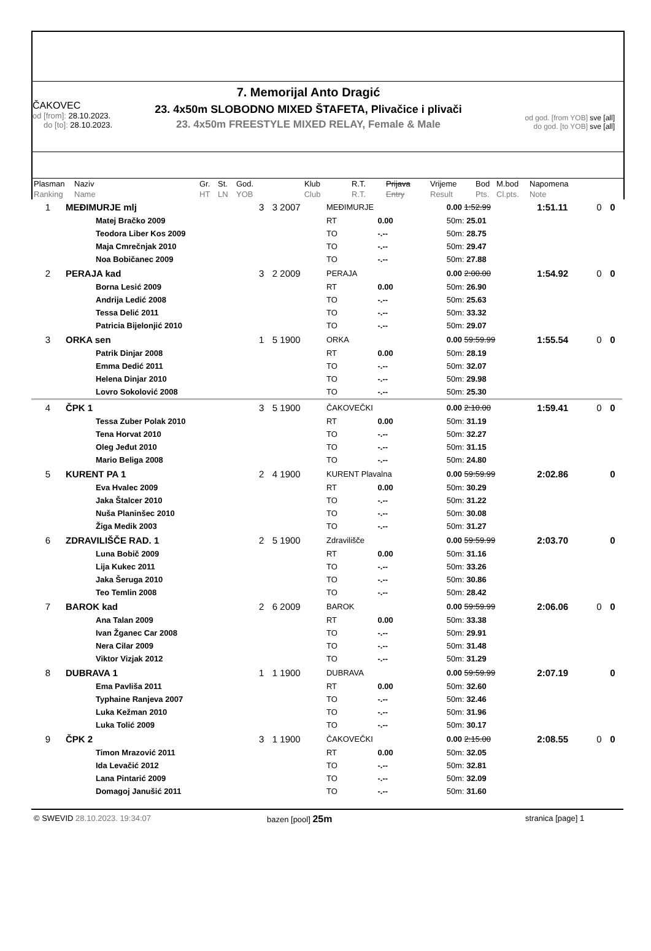ČAKOVEC
od [from]: 28.10.2023.
do [to]: 28.10.2023.
7. Memorijal Anto Dragić
23. 4x50m SLOBODNO MIXED ŠTAFETA, Plivačice i plivači
23. 4x50m FREESTYLE MIXED RELAY, Female & Male
od god. [from YOB] sve [all]
do god. [to YOB] sve [all]
| Plasman | Naziv | Gr. | St. | God. | Klub | R.T. | Prijava | Vrijeme | Bod | M.bod | Napomena |
| Ranking | Name | HT | LN | YOB | Club | R.T. | Entry | Result | Pts. | Cl.pts. | Note |
| 1 | MEĐIMURJE mlj | | 3 | 3 2007 | MEĐIMURJE | | 0.00 1:52.99 | 1:51.11 | 0 | 0 |
| | | Matej Bračko 2009 | | | RT | 0.00 | 50m: 25.01 | | | |
| | | Teodora Liber Kos 2009 | | | TO | -.-- | 50m: 28.75 | | | |
| | | Maja Cmrečnjak 2010 | | | TO | -.-- | 50m: 29.47 | | | |
| | | Noa Bobičanec 2009 | | | TO | -.-- | 50m: 27.88 | | | |
| 2 | PERAJA kad | | 3 | 2 2009 | PERAJA | | 0.00 2:00.00 | 1:54.92 | 0 | 0 |
| | | Borna Lesić 2009 | | | RT | 0.00 | 50m: 26.90 | | | |
| | | Andrija Ledić 2008 | | | TO | -.-- | 50m: 25.63 | | | |
| | | Tessa Delić 2011 | | | TO | -.-- | 50m: 33.32 | | | |
| | | Patricia Bijelonjić 2010 | | | TO | -.-- | 50m: 29.07 | | | |
| 3 | ORKA sen | | 1 | 5 1900 | ORKA | | 0.00 59:59.99 | 1:55.54 | 0 | 0 |
| | | Patrik Dinjar 2008 | | | RT | 0.00 | 50m: 28.19 | | | |
| | | Emma Dedić 2011 | | | TO | -.-- | 50m: 32.07 | | | |
| | | Helena Dinjar 2010 | | | TO | -.-- | 50m: 29.98 | | | |
| | | Lovro Sokolović 2008 | | | TO | -.-- | 50m: 25.30 | | | |
| 4 | ČPK 1 | | 3 | 5 1900 | ČAKOVEČKI | | 0.00 2:10.00 | 1:59.41 | 0 | 0 |
| | | Tessa Zuber Polak 2010 | | | RT | 0.00 | 50m: 31.19 | | | |
| | | Tena Horvat 2010 | | | TO | -.-- | 50m: 32.27 | | | |
| | | Oleg Jeđut 2010 | | | TO | -.-- | 50m: 31.15 | | | |
| | | Mario Beliga 2008 | | | TO | -.-- | 50m: 24.80 | | | |
| 5 | KURENT PA 1 | | 2 | 4 1900 | KURENT Plavalna | | 0.00 59:59.99 | 2:02.86 | | 0 |
| | | Eva Hvalec 2009 | | | RT | 0.00 | 50m: 30.29 | | | |
| | | Jaka Štalcer 2010 | | | TO | -.-- | 50m: 31.22 | | | |
| | | Nuša Planinšec 2010 | | | TO | -.-- | 50m: 30.08 | | | |
| | | Žiga Medik 2003 | | | TO | -.-- | 50m: 31.27 | | | |
| 6 | ZDRAVILIŠČE RAD. 1 | | 2 | 5 1900 | Zdravilišče | | 0.00 59:59.99 | 2:03.70 | | 0 |
| | | Luna Bobič 2009 | | | RT | 0.00 | 50m: 31.16 | | | |
| | | Lija Kukec 2011 | | | TO | -.-- | 50m: 33.26 | | | |
| | | Jaka Šeruga 2010 | | | TO | -.-- | 50m: 30.86 | | | |
| | | Teo Temlin 2008 | | | TO | -.-- | 50m: 28.42 | | | |
| 7 | BAROK kad | | 2 | 6 2009 | BAROK | | 0.00 59:59.99 | 2:06.06 | 0 | 0 |
| | | Ana Talan 2009 | | | RT | 0.00 | 50m: 33.38 | | | |
| | | Ivan Žganec Car 2008 | | | TO | -.-- | 50m: 29.91 | | | |
| | | Nera Cilar 2009 | | | TO | -.-- | 50m: 31.48 | | | |
| | | Viktor Vizjak 2012 | | | TO | -.-- | 50m: 31.29 | | | |
| 8 | DUBRAVA 1 | | 1 | 1 1900 | DUBRAVA | | 0.00 59:59.99 | 2:07.19 | | 0 |
| | | Ema Pavliša 2011 | | | RT | 0.00 | 50m: 32.60 | | | |
| | | Typhaine Ranjeva 2007 | | | TO | -.-- | 50m: 32.46 | | | |
| | | Luka Kežman 2010 | | | TO | -.-- | 50m: 31.96 | | | |
| | | Luka Tolić 2009 | | | TO | -.-- | 50m: 30.17 | | | |
| 9 | ČPK 2 | | 3 | 1 1900 | ČAKOVEČKI | | 0.00 2:15.00 | 2:08.55 | 0 | 0 |
| | | Timon Mrazović 2011 | | | RT | 0.00 | 50m: 32.05 | | | |
| | | Ida Levačić 2012 | | | TO | -.-- | 50m: 32.81 | | | |
| | | Lana Pintarić 2009 | | | TO | -.-- | 50m: 32.09 | | | |
| | | Domagoj Janušić 2011 | | | TO | -.-- | 50m: 31.60 | | | |
© SWEVID 28.10.2023. 19:34:07 bazen [pool] 25m
stranica [page] 1